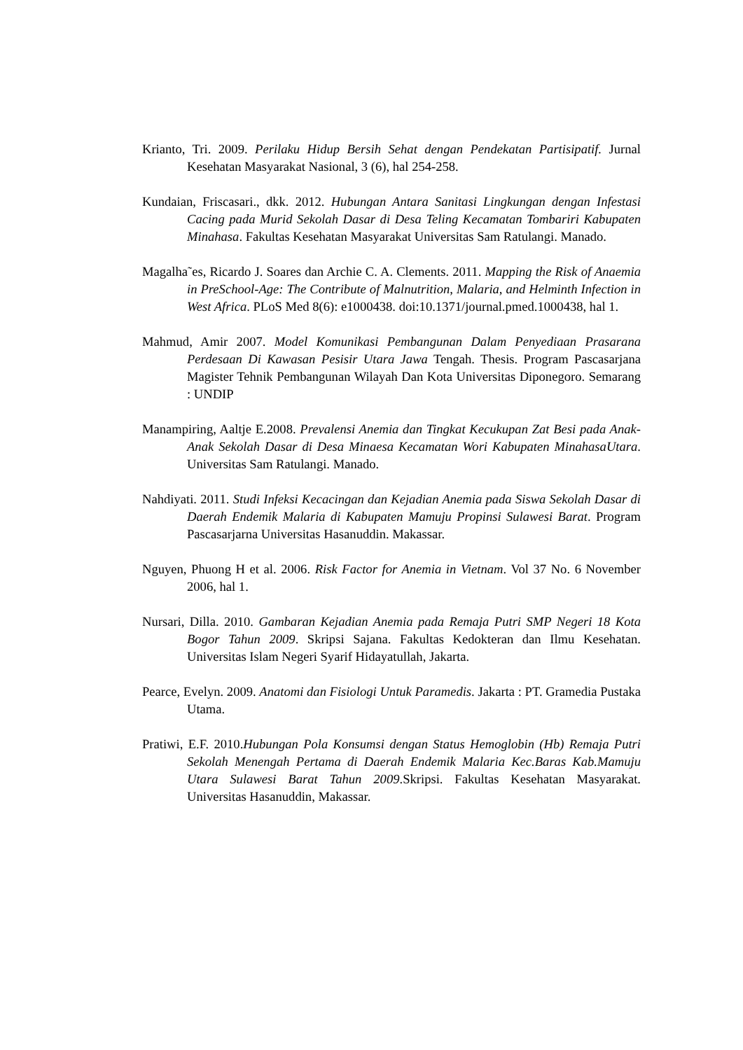Krianto, Tri. 2009. Perilaku Hidup Bersih Sehat dengan Pendekatan Partisipatif. Jurnal Kesehatan Masyarakat Nasional, 3 (6), hal 254-258.
Kundaian, Friscasari., dkk. 2012. Hubungan Antara Sanitasi Lingkungan dengan Infestasi Cacing pada Murid Sekolah Dasar di Desa Teling Kecamatan Tombariri Kabupaten Minahasa. Fakultas Kesehatan Masyarakat Universitas Sam Ratulangi. Manado.
Magalha˜es, Ricardo J. Soares dan Archie C. A. Clements. 2011. Mapping the Risk of Anaemia in PreSchool-Age: The Contribute of Malnutrition, Malaria, and Helminth Infection in West Africa. PLoS Med 8(6): e1000438. doi:10.1371/journal.pmed.1000438, hal 1.
Mahmud, Amir 2007. Model Komunikasi Pembangunan Dalam Penyediaan Prasarana Perdesaan Di Kawasan Pesisir Utara Jawa Tengah. Thesis. Program Pascasarjana Magister Tehnik Pembangunan Wilayah Dan Kota Universitas Diponegoro. Semarang : UNDIP
Manampiring, Aaltje E.2008. Prevalensi Anemia dan Tingkat Kecukupan Zat Besi pada Anak-Anak Sekolah Dasar di Desa Minaesa Kecamatan Wori Kabupaten MinahasaUtara. Universitas Sam Ratulangi. Manado.
Nahdiyati. 2011. Studi Infeksi Kecacingan dan Kejadian Anemia pada Siswa Sekolah Dasar di Daerah Endemik Malaria di Kabupaten Mamuju Propinsi Sulawesi Barat. Program Pascasarjarna Universitas Hasanuddin. Makassar.
Nguyen, Phuong H et al. 2006. Risk Factor for Anemia in Vietnam. Vol 37 No. 6 November 2006, hal 1.
Nursari, Dilla. 2010. Gambaran Kejadian Anemia pada Remaja Putri SMP Negeri 18 Kota Bogor Tahun 2009. Skripsi Sajana. Fakultas Kedokteran dan Ilmu Kesehatan. Universitas Islam Negeri Syarif Hidayatullah, Jakarta.
Pearce, Evelyn. 2009. Anatomi dan Fisiologi Untuk Paramedis. Jakarta : PT. Gramedia Pustaka Utama.
Pratiwi, E.F. 2010.Hubungan Pola Konsumsi dengan Status Hemoglobin (Hb) Remaja Putri Sekolah Menengah Pertama di Daerah Endemik Malaria Kec.Baras Kab.Mamuju Utara Sulawesi Barat Tahun 2009.Skripsi. Fakultas Kesehatan Masyarakat. Universitas Hasanuddin, Makassar.